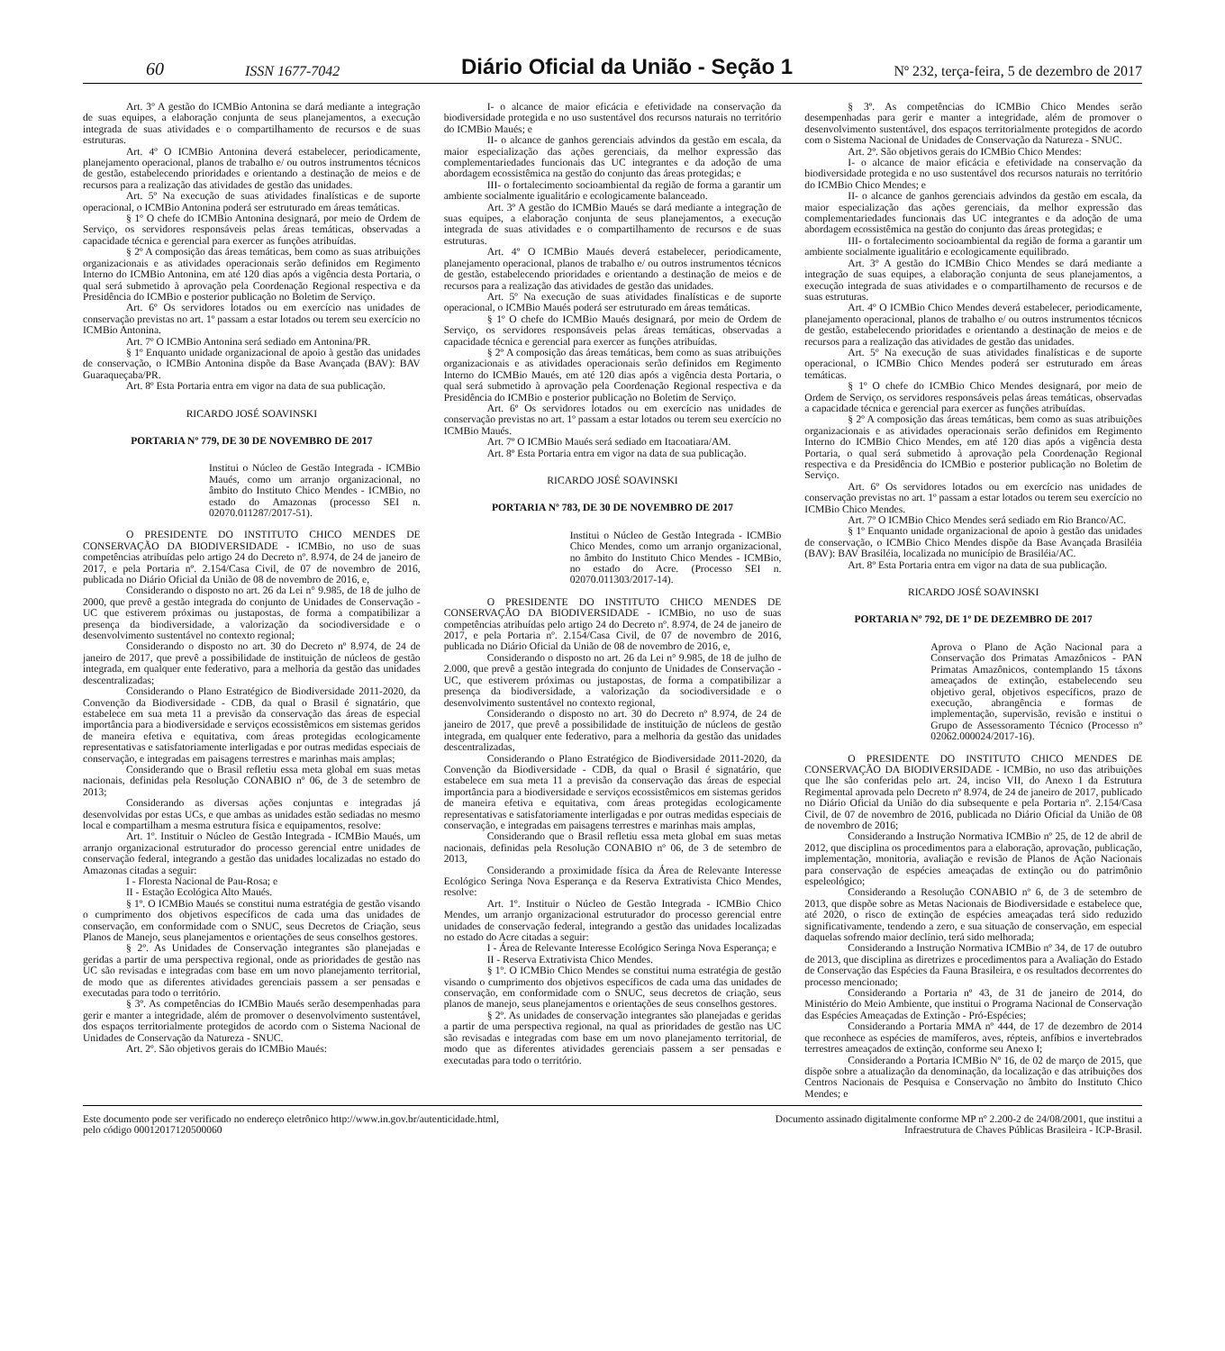60 ISSN 1677-7042 Diário Oficial da União - Seção 1 Nº 232, terça-feira, 5 de dezembro de 2017
Art. 3º A gestão do ICMBio Antonina se dará mediante a integração de suas equipes, a elaboração conjunta de seus planejamentos, a execução integrada de suas atividades e o compartilhamento de recursos e de suas estruturas.
Art. 4º O ICMBio Antonina deverá estabelecer, periodicamente, planejamento operacional, planos de trabalho e/ ou outros instrumentos técnicos de gestão, estabelecendo prioridades e orientando a destinação de meios e de recursos para a realização das atividades de gestão das unidades.
Art. 5º Na execução de suas atividades finalísticas e de suporte operacional, o ICMBio Antonina poderá ser estruturado em áreas temáticas.
§ 1º O chefe do ICMBio Antonina designará, por meio de Ordem de Serviço, os servidores responsáveis pelas áreas temáticas, observadas a capacidade técnica e gerencial para exercer as funções atribuídas.
§ 2º A composição das áreas temáticas, bem como as suas atribuições organizacionais e as atividades operacionais serão definidos em Regimento Interno do ICMBio Antonina, em até 120 dias após a vigência desta Portaria, o qual será submetido à aprovação pela Coordenação Regional respectiva e da Presidência do ICMBio e posterior publicação no Boletim de Serviço.
Art. 6º Os servidores lotados ou em exercício nas unidades de conservação previstas no art. 1º passam a estar lotados ou terem seu exercício no ICMBio Antonina.
Art. 7º O ICMBio Antonina será sediado em Antonina/PR.
§ 1º Enquanto unidade organizacional de apoio à gestão das unidades de conservação, o ICMBio Antonina dispõe da Base Avançada (BAV): BAV Guaraqueçaba/PR.
Art. 8º Esta Portaria entra em vigor na data de sua publicação.
RICARDO JOSÉ SOAVINSKI
PORTARIA Nº 779, DE 30 DE NOVEMBRO DE 2017
Institui o Núcleo de Gestão Integrada - ICMBio Maués, como um arranjo organizacional, no âmbito do Instituto Chico Mendes - ICMBio, no estado do Amazonas (processo SEI n. 02070.011287/2017-51).
O PRESIDENTE DO INSTITUTO CHICO MENDES DE CONSERVAÇÃO DA BIODIVERSIDADE - ICMBio, no uso de suas competências atribuídas pelo artigo 24 do Decreto nº. 8.974, de 24 de janeiro de 2017, e pela Portaria nº. 2.154/Casa Civil, de 07 de novembro de 2016, publicada no Diário Oficial da União de 08 de novembro de 2016, e,
Considerando o disposto no art. 26 da Lei n° 9.985, de 18 de julho de 2000, que prevê a gestão integrada do conjunto de Unidades de Conservação - UC que estiverem próximas ou justapostas, de forma a compatibilizar a presença da biodiversidade, a valorização da sociodiversidade e o desenvolvimento sustentável no contexto regional;
Considerando o disposto no art. 30 do Decreto nº 8.974, de 24 de janeiro de 2017, que prevê a possibilidade de instituição de núcleos de gestão integrada, em qualquer ente federativo, para a melhoria da gestão das unidades descentralizadas;
Considerando o Plano Estratégico de Biodiversidade 2011-2020, da Convenção da Biodiversidade - CDB, da qual o Brasil é signatário, que estabelece em sua meta 11 a previsão da conservação das áreas de especial importância para a biodiversidade e serviços ecossistêmicos em sistemas geridos de maneira efetiva e equitativa, com áreas protegidas ecologicamente representativas e satisfatoriamente interligadas e por outras medidas especiais de conservação, e integradas em paisagens terrestres e marinhas mais amplas;
Considerando que o Brasil refletiu essa meta global em suas metas nacionais, definidas pela Resolução CONABIO nº 06, de 3 de setembro de 2013;
Considerando as diversas ações conjuntas e integradas já desenvolvidas por estas UCs, e que ambas as unidades estão sediadas no mesmo local e compartilham a mesma estrutura física e equipamentos, resolve:
Art. 1º. Instituir o Núcleo de Gestão Integrada - ICMBio Maués, um arranjo organizacional estruturador do processo gerencial entre unidades de conservação federal, integrando a gestão das unidades localizadas no estado do Amazonas citadas a seguir:
I - Floresta Nacional de Pau-Rosa; e
II - Estação Ecológica Alto Maués.
§ 1º. O ICMBio Maués se constitui numa estratégia de gestão visando o cumprimento dos objetivos específicos de cada uma das unidades de conservação, em conformidade com o SNUC, seus Decretos de Criação, seus Planos de Manejo, seus planejamentos e orientações de seus conselhos gestores.
§ 2º. As Unidades de Conservação integrantes são planejadas e geridas a partir de uma perspectiva regional, onde as prioridades de gestão nas UC são revisadas e integradas com base em um novo planejamento territorial, de modo que as diferentes atividades gerenciais passem a ser pensadas e executadas para todo o território.
§ 3º. As competências do ICMBio Maués serão desempenhadas para gerir e manter a integridade, além de promover o desenvolvimento sustentável, dos espaços territorialmente protegidos de acordo com o Sistema Nacional de Unidades de Conservação da Natureza - SNUC.
Art. 2º. São objetivos gerais do ICMBio Maués:
I- o alcance de maior eficácia e efetividade na conservação da biodiversidade protegida e no uso sustentável dos recursos naturais no território do ICMBio Maués; e
II- o alcance de ganhos gerenciais advindos da gestão em escala, da maior especialização das ações gerenciais, da melhor expressão das complementariedades funcionais das UC integrantes e da adoção de uma abordagem ecossistêmica na gestão do conjunto das áreas protegidas; e
III- o fortalecimento socioambiental da região de forma a garantir um ambiente socialmente igualitário e ecologicamente balanceado.
Art. 3º A gestão do ICMBio Maués se dará mediante a integração de suas equipes, a elaboração conjunta de seus planejamentos, a execução integrada de suas atividades e o compartilhamento de recursos e de suas estruturas.
Art. 4º O ICMBio Maués deverá estabelecer, periodicamente, planejamento operacional, planos de trabalho e/ ou outros instrumentos técnicos de gestão, estabelecendo prioridades e orientando a destinação de meios e de recursos para a realização das atividades de gestão das unidades.
Art. 5º Na execução de suas atividades finalísticas e de suporte operacional, o ICMBio Maués poderá ser estruturado em áreas temáticas.
§ 1º O chefe do ICMBio Maués designará, por meio de Ordem de Serviço, os servidores responsáveis pelas áreas temáticas, observadas a capacidade técnica e gerencial para exercer as funções atribuídas.
§ 2º A composição das áreas temáticas, bem como as suas atribuições organizacionais e as atividades operacionais serão definidos em Regimento Interno do ICMBio Maués, em até 120 dias após a vigência desta Portaria, o qual será submetido à aprovação pela Coordenação Regional respectiva e da Presidência do ICMBio e posterior publicação no Boletim de Serviço.
Art. 6º Os servidores lotados ou em exercício nas unidades de conservação previstas no art. 1º passam a estar lotados ou terem seu exercício no ICMBio Maués.
Art. 7º O ICMBio Maués será sediado em Itacoatiara/AM.
Art. 8º Esta Portaria entra em vigor na data de sua publicação.
RICARDO JOSÉ SOAVINSKI
PORTARIA Nº 783, DE 30 DE NOVEMBRO DE 2017
Institui o Núcleo de Gestão Integrada - ICMBio Chico Mendes, como um arranjo organizacional, no âmbito do Instituto Chico Mendes - ICMBio, no estado do Acre. (Processo SEI n. 02070.011303/2017-14).
O PRESIDENTE DO INSTITUTO CHICO MENDES DE CONSERVAÇÃO DA BIODIVERSIDADE - ICMBio, no uso de suas competências atribuídas pelo artigo 24 do Decreto nº. 8.974, de 24 de janeiro de 2017, e pela Portaria nº. 2.154/Casa Civil, de 07 de novembro de 2016, publicada no Diário Oficial da União de 08 de novembro de 2016, e,
Considerando o disposto no art. 26 da Lei n° 9.985, de 18 de julho de 2.000, que prevê a gestão integrada do conjunto de Unidades de Conservação - UC, que estiverem próximas ou justapostas, de forma a compatibilizar a presença da biodiversidade, a valorização da sociodiversidade e o desenvolvimento sustentável no contexto regional,
Considerando o disposto no art. 30 do Decreto nº 8.974, de 24 de janeiro de 2017, que prevê a possibilidade de instituição de núcleos de gestão integrada, em qualquer ente federativo, para a melhoria da gestão das unidades descentralizadas,
Considerando o Plano Estratégico de Biodiversidade 2011-2020, da Convenção da Biodiversidade - CDB, da qual o Brasil é signatário, que estabelece em sua meta 11 a previsão da conservação das áreas de especial importância para a biodiversidade e serviços ecossistêmicos em sistemas geridos de maneira efetiva e equitativa, com áreas protegidas ecologicamente representativas e satisfatoriamente interligadas e por outras medidas especiais de conservação, e integradas em paisagens terrestres e marinhas mais amplas,
Considerando que o Brasil refletiu essa meta global em suas metas nacionais, definidas pela Resolução CONABIO nº 06, de 3 de setembro de 2013,
Considerando a proximidade física da Área de Relevante Interesse Ecológico Seringa Nova Esperança e da Reserva Extrativista Chico Mendes, resolve:
Art. 1º. Instituir o Núcleo de Gestão Integrada - ICMBio Chico Mendes, um arranjo organizacional estruturador do processo gerencial entre unidades de conservação federal, integrando a gestão das unidades localizadas no estado do Acre citadas a seguir:
I - Área de Relevante Interesse Ecológico Seringa Nova Esperança; e
II - Reserva Extrativista Chico Mendes.
§ 1º. O ICMBio Chico Mendes se constitui numa estratégia de gestão visando o cumprimento dos objetivos específicos de cada uma das unidades de conservação, em conformidade com o SNUC, seus decretos de criação, seus planos de manejo, seus planejamentos e orientações de seus conselhos gestores.
§ 2º. As unidades de conservação integrantes são planejadas e geridas a partir de uma perspectiva regional, na qual as prioridades de gestão nas UC são revisadas e integradas com base em um novo planejamento territorial, de modo que as diferentes atividades gerenciais passem a ser pensadas e executadas para todo o território.
§ 3º. As competências do ICMBio Chico Mendes serão desempenhadas para gerir e manter a integridade, além de promover o desenvolvimento sustentável, dos espaços territorialmente protegidos de acordo com o Sistema Nacional de Unidades de Conservação da Natureza - SNUC.
Art. 2º. São objetivos gerais do ICMBio Chico Mendes:
I- o alcance de maior eficácia e efetividade na conservação da biodiversidade protegida e no uso sustentável dos recursos naturais no território do ICMBio Chico Mendes; e
II- o alcance de ganhos gerenciais advindos da gestão em escala, da maior especialização das ações gerenciais, da melhor expressão das complementariedades funcionais das UC integrantes e da adoção de uma abordagem ecossistêmica na gestão do conjunto das áreas protegidas; e
III- o fortalecimento socioambiental da região de forma a garantir um ambiente socialmente igualitário e ecologicamente equilibrado.
Art. 3º A gestão do ICMBio Chico Mendes se dará mediante a integração de suas equipes, a elaboração conjunta de seus planejamentos, a execução integrada de suas atividades e o compartilhamento de recursos e de suas estruturas.
Art. 4º O ICMBio Chico Mendes deverá estabelecer, periodicamente, planejamento operacional, planos de trabalho e/ ou outros instrumentos técnicos de gestão, estabelecendo prioridades e orientando a destinação de meios e de recursos para a realização das atividades de gestão das unidades.
Art. 5º Na execução de suas atividades finalísticas e de suporte operacional, o ICMBio Chico Mendes poderá ser estruturado em áreas temáticas.
§ 1º O chefe do ICMBio Chico Mendes designará, por meio de Ordem de Serviço, os servidores responsáveis pelas áreas temáticas, observadas a capacidade técnica e gerencial para exercer as funções atribuídas.
§ 2º A composição das áreas temáticas, bem como as suas atribuições organizacionais e as atividades operacionais serão definidos em Regimento Interno do ICMBio Chico Mendes, em até 120 dias após a vigência desta Portaria, o qual será submetido à aprovação pela Coordenação Regional respectiva e da Presidência do ICMBio e posterior publicação no Boletim de Serviço.
Art. 6º Os servidores lotados ou em exercício nas unidades de conservação previstas no art. 1º passam a estar lotados ou terem seu exercício no ICMBio Chico Mendes.
Art. 7º O ICMBio Chico Mendes será sediado em Rio Branco/AC.
§ 1º Enquanto unidade organizacional de apoio à gestão das unidades de conservação, o ICMBio Chico Mendes dispõe da Base Avançada Brasiléia (BAV): BAV Brasiléia, localizada no município de Brasiléia/AC.
Art. 8º Esta Portaria entra em vigor na data de sua publicação.
RICARDO JOSÉ SOAVINSKI
PORTARIA Nº 792, DE 1º DE DEZEMBRO DE 2017
Aprova o Plano de Ação Nacional para a Conservação dos Primatas Amazônicos - PAN Primatas Amazônicos, contemplando 15 táxons ameaçados de extinção, estabelecendo seu objetivo geral, objetivos específicos, prazo de execução, abrangência e formas de implementação, supervisão, revisão e institui o Grupo de Assessoramento Técnico (Processo nº 02062.000024/2017-16).
O PRESIDENTE DO INSTITUTO CHICO MENDES DE CONSERVAÇÃO DA BIODIVERSIDADE - ICMBio, no uso das atribuições que lhe são conferidas pelo art. 24, inciso VII, do Anexo I da Estrutura Regimental aprovada pelo Decreto nº 8.974, de 24 de janeiro de 2017, publicado no Diário Oficial da União do dia subsequente e pela Portaria nº. 2.154/Casa Civil, de 07 de novembro de 2016, publicada no Diário Oficial da União de 08 de novembro de 2016;
Considerando a Instrução Normativa ICMBio nº 25, de 12 de abril de 2012, que disciplina os procedimentos para a elaboração, aprovação, publicação, implementação, monitoria, avaliação e revisão de Planos de Ação Nacionais para conservação de espécies ameaçadas de extinção ou do patrimônio espeleológico;
Considerando a Resolução CONABIO nº 6, de 3 de setembro de 2013, que dispõe sobre as Metas Nacionais de Biodiversidade e estabelece que, até 2020, o risco de extinção de espécies ameaçadas terá sido reduzido significativamente, tendendo a zero, e sua situação de conservação, em especial daquelas sofrendo maior declínio, terá sido melhorada;
Considerando a Instrução Normativa ICMBio nº 34, de 17 de outubro de 2013, que disciplina as diretrizes e procedimentos para a Avaliação do Estado de Conservação das Espécies da Fauna Brasileira, e os resultados decorrentes do processo mencionado;
Considerando a Portaria nº 43, de 31 de janeiro de 2014, do Ministério do Meio Ambiente, que institui o Programa Nacional de Conservação das Espécies Ameaçadas de Extinção - Pró-Espécies;
Considerando a Portaria MMA nº 444, de 17 de dezembro de 2014 que reconhece as espécies de mamíferos, aves, répteis, anfíbios e invertebrados terrestres ameaçados de extinção, conforme seu Anexo I;
Considerando a Portaria ICMBio Nº 16, de 02 de março de 2015, que dispõe sobre a atualização da denominação, da localização e das atribuições dos Centros Nacionais de Pesquisa e Conservação no âmbito do Instituto Chico Mendes; e
Este documento pode ser verificado no endereço eletrônico http://www.in.gov.br/autenticidade.html,
pelo código 00012017120500060
Documento assinado digitalmente conforme MP nº 2.200-2 de 24/08/2001, que institui a
Infraestrutura de Chaves Públicas Brasileira - ICP-Brasil.